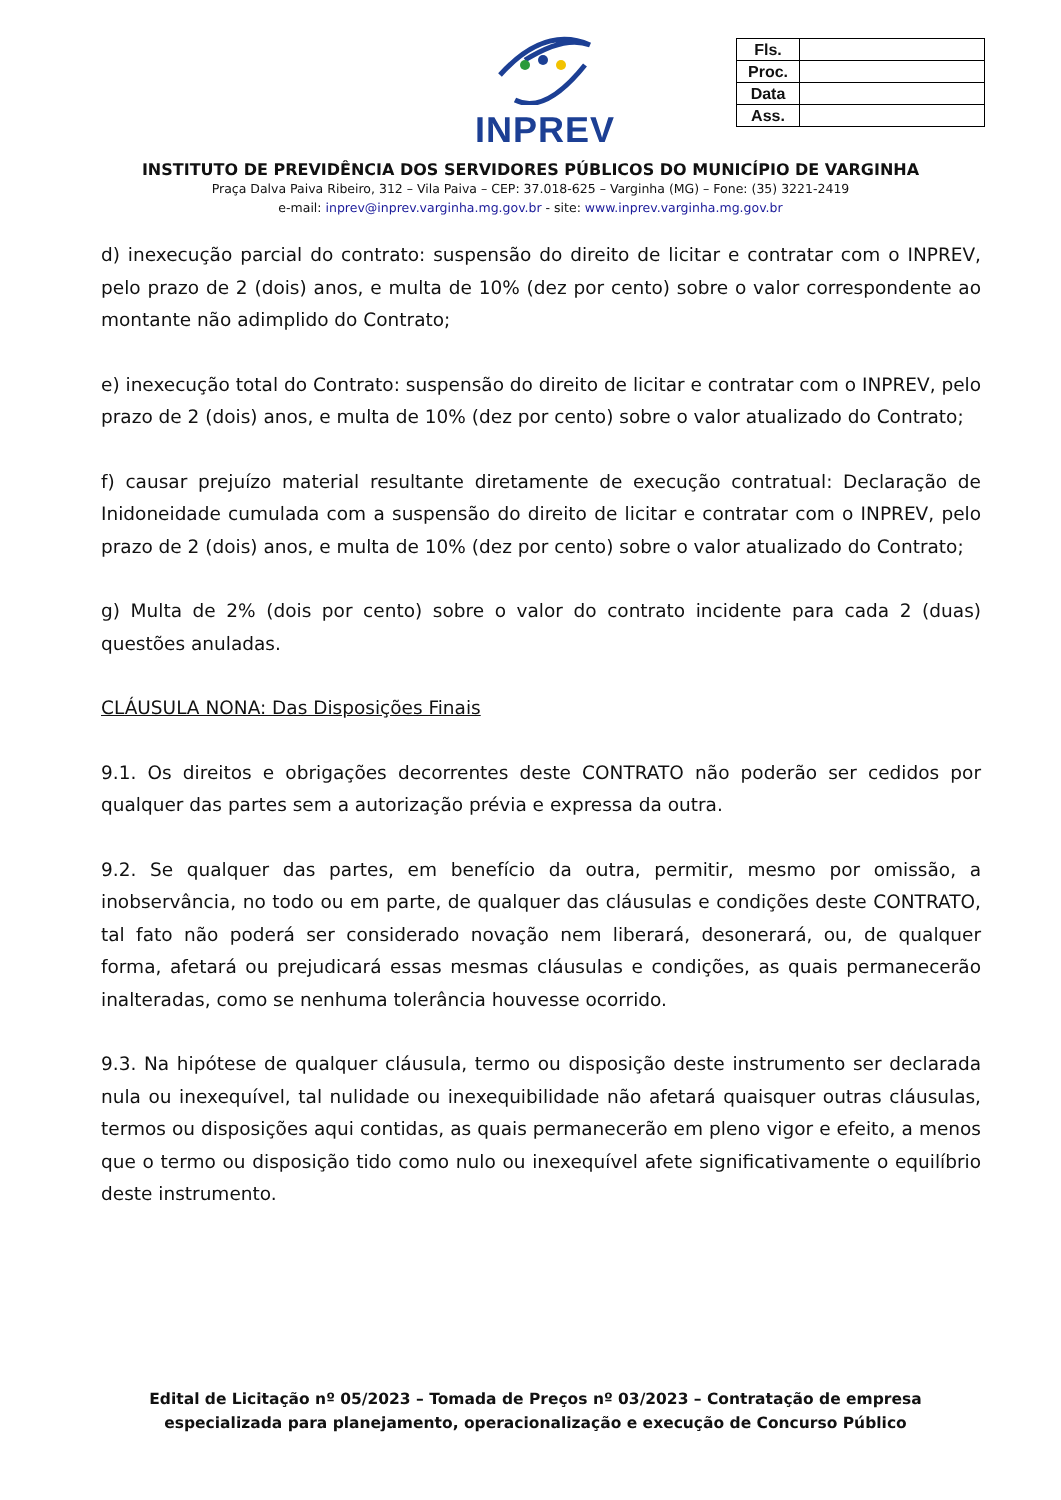INPREV
| Fls. | |
| Proc. | |
| Data | |
| Ass. | |
INSTITUTO DE PREVIDÊNCIA DOS SERVIDORES PÚBLICOS DO MUNICÍPIO DE VARGINHA
Praça Dalva Paiva Ribeiro, 312 – Vila Paiva – CEP: 37.018-625 – Varginha (MG) – Fone: (35) 3221-2419
e-mail: inprev@inprev.varginha.mg.gov.br - site: www.inprev.varginha.mg.gov.br
d) inexecução parcial do contrato: suspensão do direito de licitar e contratar com o INPREV, pelo prazo de 2 (dois) anos, e multa de 10% (dez por cento) sobre o valor correspondente ao montante não adimplido do Contrato;
e) inexecução total do Contrato: suspensão do direito de licitar e contratar com o INPREV, pelo prazo de 2 (dois) anos, e multa de 10% (dez por cento) sobre o valor atualizado do Contrato;
f) causar prejuízo material resultante diretamente de execução contratual: Declaração de Inidoneidade cumulada com a suspensão do direito de licitar e contratar com o INPREV, pelo prazo de 2 (dois) anos, e multa de 10% (dez por cento) sobre o valor atualizado do Contrato;
g) Multa de 2% (dois por cento) sobre o valor do contrato incidente para cada 2 (duas) questões anuladas.
CLÁUSULA NONA: Das Disposições Finais
9.1. Os direitos e obrigações decorrentes deste CONTRATO não poderão ser cedidos por qualquer das partes sem a autorização prévia e expressa da outra.
9.2. Se qualquer das partes, em benefício da outra, permitir, mesmo por omissão, a inobservância, no todo ou em parte, de qualquer das cláusulas e condições deste CONTRATO, tal fato não poderá ser considerado novação nem liberará, desonerará, ou, de qualquer forma, afetará ou prejudicará essas mesmas cláusulas e condições, as quais permanecerão inalteradas, como se nenhuma tolerância houvesse ocorrido.
9.3. Na hipótese de qualquer cláusula, termo ou disposição deste instrumento ser declarada nula ou inexequível, tal nulidade ou inexequibilidade não afetará quaisquer outras cláusulas, termos ou disposições aqui contidas, as quais permanecerão em pleno vigor e efeito, a menos que o termo ou disposição tido como nulo ou inexequível afete significativamente o equilíbrio deste instrumento.
Edital de Licitação nº 05/2023 – Tomada de Preços nº 03/2023 – Contratação de empresa especializada para planejamento, operacionalização e execução de Concurso Público